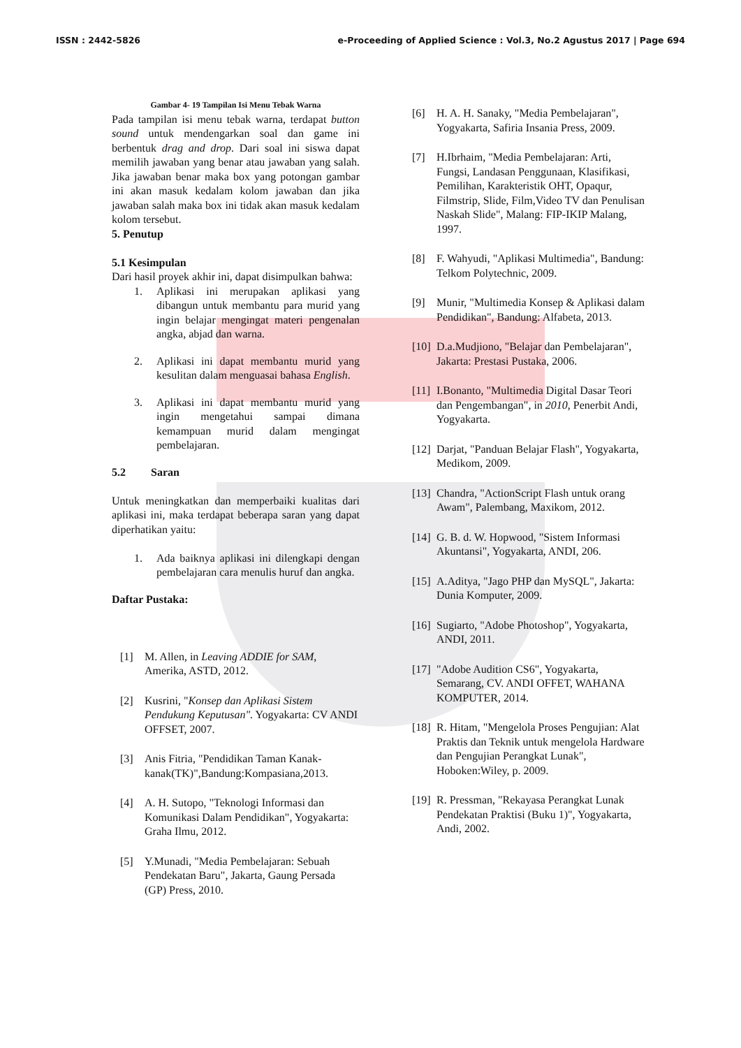ISSN : 2442-5826 e-Proceeding of Applied Science : Vol.3, No.2 Agustus 2017 | Page 694
Gambar 4- 19 Tampilan Isi Menu Tebak Warna
Pada tampilan isi menu tebak warna, terdapat button sound untuk mendengarkan soal dan game ini berbentuk drag and drop. Dari soal ini siswa dapat memilih jawaban yang benar atau jawaban yang salah. Jika jawaban benar maka box yang potongan gambar ini akan masuk kedalam kolom jawaban dan jika jawaban salah maka box ini tidak akan masuk kedalam kolom tersebut.
5. Penutup
5.1 Kesimpulan
Dari hasil proyek akhir ini, dapat disimpulkan bahwa:
1. Aplikasi ini merupakan aplikasi yang dibangun untuk membantu para murid yang ingin belajar mengingat materi pengenalan angka, abjad dan warna.
2. Aplikasi ini dapat membantu murid yang kesulitan dalam menguasai bahasa English.
3. Aplikasi ini dapat membantu murid yang ingin mengetahui sampai dimana kemampuan murid dalam mengingat pembelajaran.
5.2 Saran
Untuk meningkatkan dan memperbaiki kualitas dari aplikasi ini, maka terdapat beberapa saran yang dapat diperhatikan yaitu:
1. Ada baiknya aplikasi ini dilengkapi dengan pembelajaran cara menulis huruf dan angka.
Daftar Pustaka:
[1] M. Allen, in Leaving ADDIE for SAM, Amerika, ASTD, 2012.
[2] Kusrini, "Konsep dan Aplikasi Sistem Pendukung Keputusan". Yogyakarta: CV ANDI OFFSET, 2007.
[3] Anis Fitria, "Pendidikan Taman Kanak-kanak(TK)",Bandung:Kompasiana,2013.
[4] A. H. Sutopo, "Teknologi Informasi dan Komunikasi Dalam Pendidikan", Yogyakarta: Graha Ilmu, 2012.
[5] Y.Munadi, "Media Pembelajaran: Sebuah Pendekatan Baru", Jakarta, Gaung Persada (GP) Press, 2010.
[6] H. A. H. Sanaky, "Media Pembelajaran", Yogyakarta, Safiria Insania Press, 2009.
[7] H.Ibrhaim, "Media Pembelajaran: Arti, Fungsi, Landasan Penggunaan, Klasifikasi, Pemilihan, Karakteristik OHT, Opaqur, Filmstrip, Slide, Film,Video TV dan Penulisan Naskah Slide", Malang: FIP-IKIP Malang, 1997.
[8] F. Wahyudi, "Aplikasi Multimedia", Bandung: Telkom Polytechnic, 2009.
[9] Munir, "Multimedia Konsep & Aplikasi dalam Pendidikan", Bandung: Alfabeta, 2013.
[10] D.a.Mudjiono, "Belajar dan Pembelajaran", Jakarta: Prestasi Pustaka, 2006.
[11] I.Bonanto, "Multimedia Digital Dasar Teori dan Pengembangan", in 2010, Penerbit Andi, Yogyakarta.
[12] Darjat, "Panduan Belajar Flash", Yogyakarta, Medikom, 2009.
[13] Chandra, "ActionScript Flash untuk orang Awam", Palembang, Maxikom, 2012.
[14] G. B. d. W. Hopwood, "Sistem Informasi Akuntansi", Yogyakarta, ANDI, 206.
[15] A.Aditya, "Jago PHP dan MySQL", Jakarta: Dunia Komputer, 2009.
[16] Sugiarto, "Adobe Photoshop", Yogyakarta, ANDI, 2011.
[17] "Adobe Audition CS6", Yogyakarta, Semarang, CV. ANDI OFFET, WAHANA KOMPUTER, 2014.
[18] R. Hitam, "Mengelola Proses Pengujian: Alat Praktis dan Teknik untuk mengelola Hardware dan Pengujian Perangkat Lunak", Hoboken:Wiley, p. 2009.
[19] R. Pressman, "Rekayasa Perangkat Lunak Pendekatan Praktisi (Buku 1)", Yogyakarta, Andi, 2002.